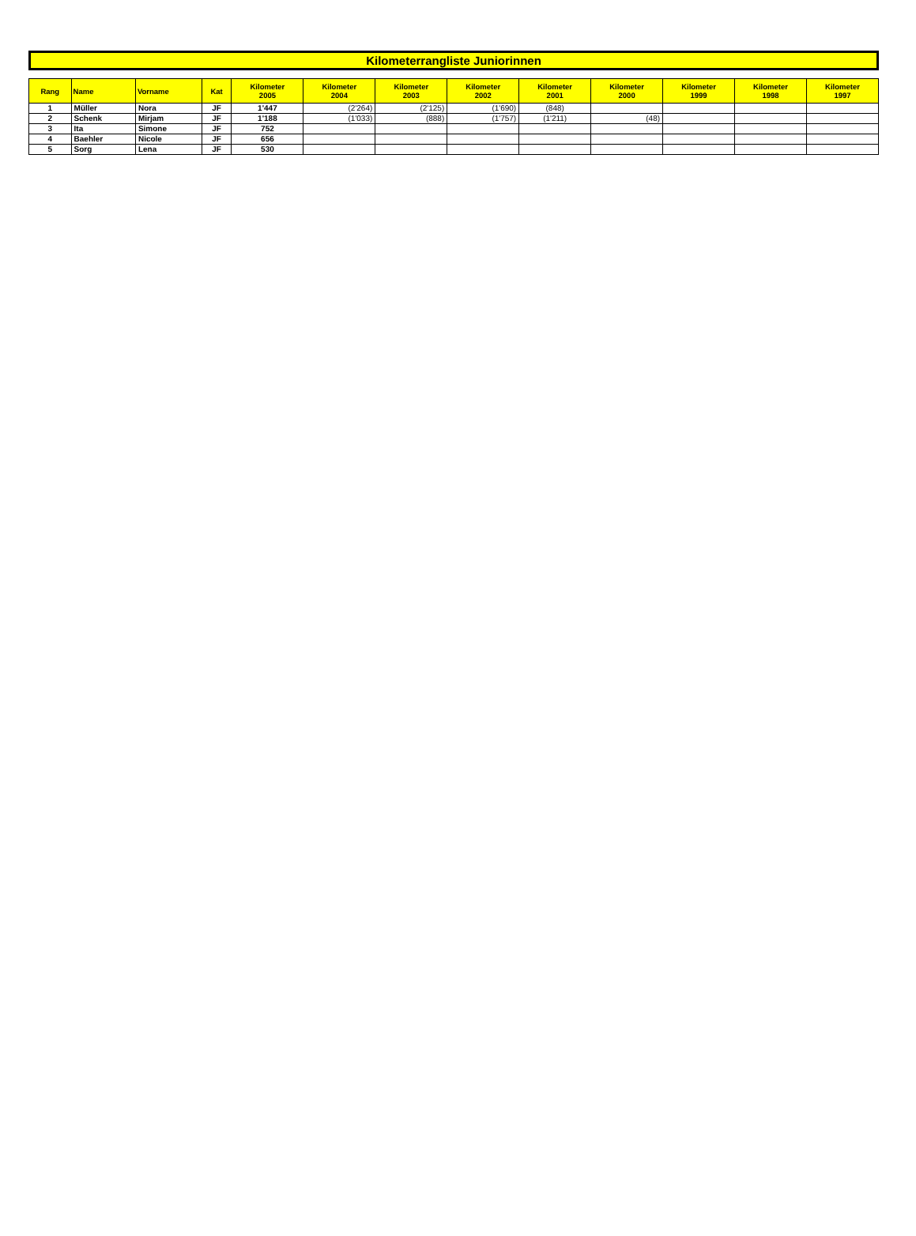Kilometerrangliste Juniorinnen
| Rang | Name | Vorname | Kat | Kilometer 2005 | Kilometer 2004 | Kilometer 2003 | Kilometer 2002 | Kilometer 2001 | Kilometer 2000 | Kilometer 1999 | Kilometer 1998 | Kilometer 1997 |
| --- | --- | --- | --- | --- | --- | --- | --- | --- | --- | --- | --- | --- |
| 1 | Müller | Nora | JF | 1'447 | (2'264) | (2'125) | (1'690) | (848) | | | | |
| 2 | Schenk | Mirjam | JF | 1'188 | (1'033) | (888) | (1'757) | (1'211) | (48) | | | |
| 3 | Ita | Simone | JF | 752 | | | | | | | | |
| 4 | Baehler | Nicole | JF | 656 | | | | | | | | |
| 5 | Sorg | Lena | JF | 530 | | | | | | | | |